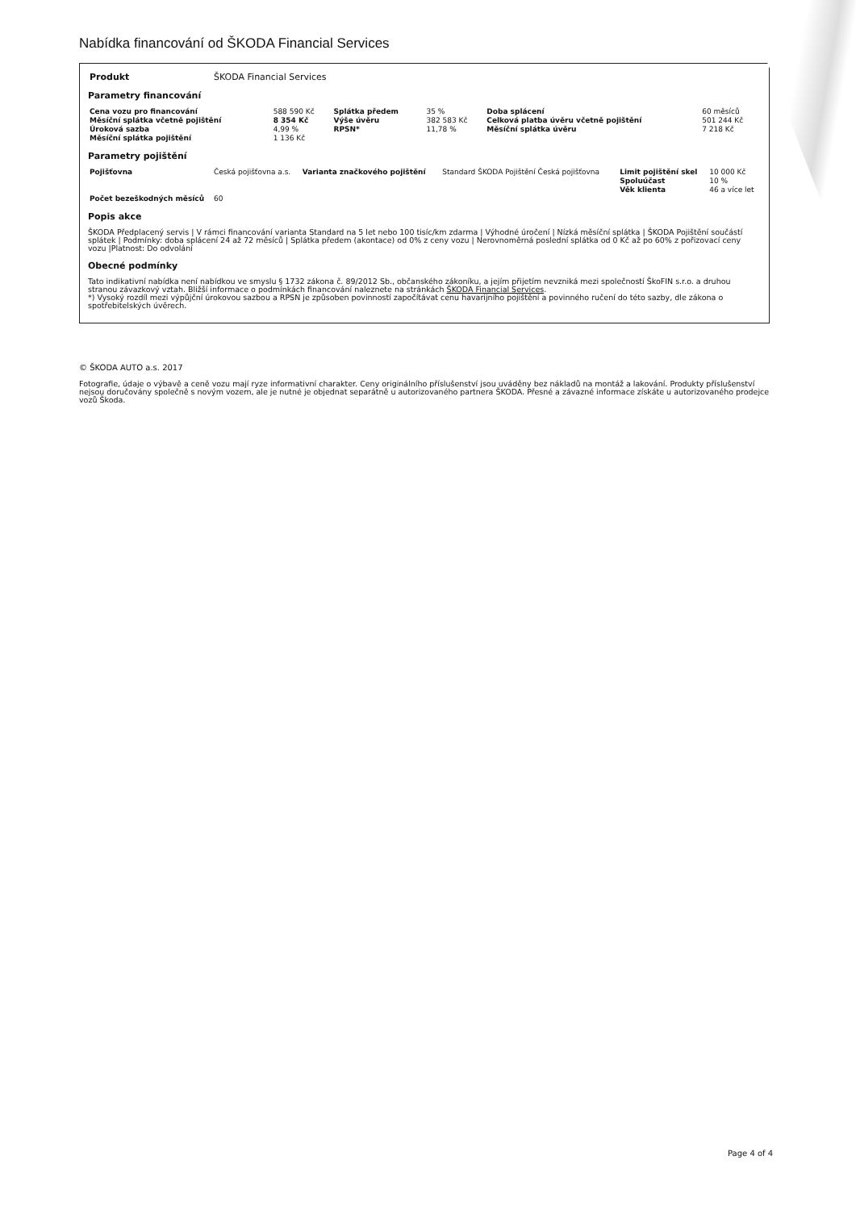Nabídka financování od ŠKODA Financial Services
| Produkt | ŠKODA Financial Services |
Parametry financování
| Cena vozu pro financování | 588 590 Kč | Splátka předem | 35 % | Doba splácení | 60 měsíců |
| Měsíční splátka včetně pojištění | 8 354 Kč | Výše úvěru | 382 583 Kč | Celková platba úvěru včetně pojištění | 501 244 Kč |
| Úroková sazba | 4,99 % | RPSN* | 11,78 % | Měsíční splátka úvěru | 7 218 Kč |
| Měsíční splátka pojištění | 1 136 Kč | | | | |
Parametry pojištění
| Pojišťovna | Česká pojišťovna a.s. | Varianta značkového pojištění | Standard ŠKODA Pojištění Česká pojišťovna | Limit pojištění skel | 10 000 Kč |
| | | | | Spoluúčast | 10 % |
| | | | | Věk klienta | 46 a více let |
| Počet bezeškodných měsíců | 60 | | | | |
Popis akce
ŠKODA Předplacený servis | V rámci financování varianta Standard na 5 let nebo 100 tisíc/km zdarma | Výhodné úročení | Nízká měsíční splátka | ŠKODA Pojištění součástí splátek | Podmínky: doba splácení 24 až 72 měsíců | Splátka předem (akontace) od 0% z ceny vozu | Nerovnoměrná poslední splátka od 0 Kč až po 60% z pořizovací ceny vozu |Platnost: Do odvolání
Obecné podmínky
Tato indikativní nabídka není nabídkou ve smyslu § 1732 zákona č. 89/2012 Sb., občanského zákoníku, a jejím přijetím nevzniká mezi společností ŠkoFIN s.r.o. a druhou stranou závazkový vztah. Bližší informace o podmínkách financování naleznete na stránkách ŠKODA Financial Services.
*) Vysoký rozdíl mezi výpůjční úrokovou sazbou a RPSN je způsoben povinností započítávat cenu havarijního pojištění a povinného ručení do této sazby, dle zákona o spotřebitelských úvěrech.
© ŠKODA AUTO a.s. 2017
Fotografie, údaje o výbavě a ceně vozu mají ryze informativní charakter. Ceny originálního příslušenství jsou uváděny bez nákladů na montáž a lakování. Produkty příslušenství nejsou doručovány společně s novým vozem, ale je nutné je objednat separátně u autorizovaného partnera ŠKODA. Přesné a závazné informace získáte u autorizovaného prodejce vozů Škoda.
Page 4 of 4